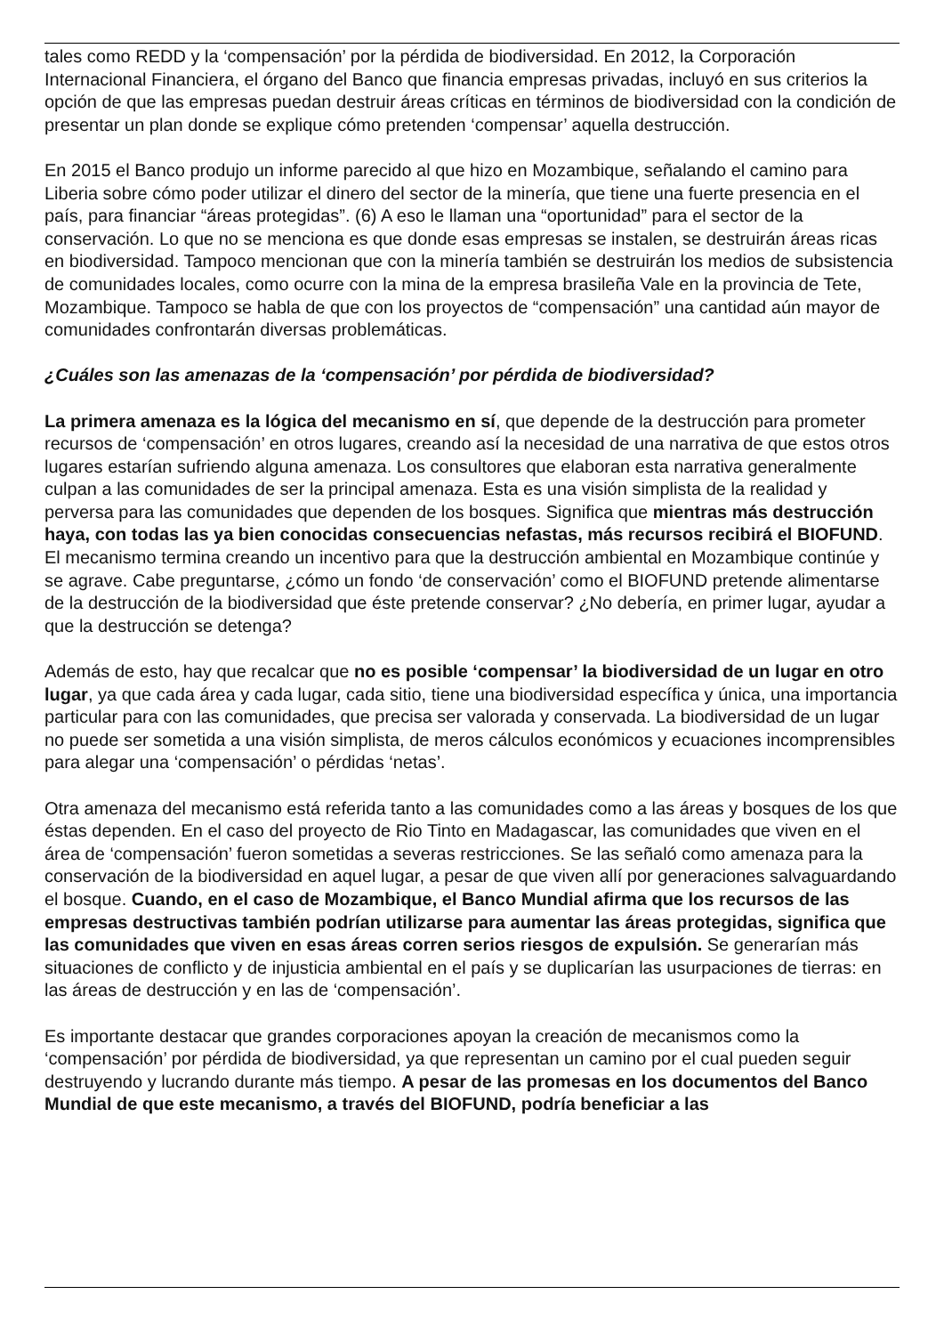tales como REDD y la ‘compensación’ por la pérdida de biodiversidad. En 2012, la Corporación Internacional Financiera, el órgano del Banco que financia empresas privadas, incluyó en sus criterios la opción de que las empresas puedan destruir áreas críticas en términos de biodiversidad con la condición de presentar un plan donde se explique cómo pretenden ‘compensar’ aquella destrucción.
En 2015 el Banco produjo un informe parecido al que hizo en Mozambique, señalando el camino para Liberia sobre cómo poder utilizar el dinero del sector de la minería, que tiene una fuerte presencia en el país, para financiar “áreas protegidas”. (6) A eso le llaman una “oportunidad” para el sector de la conservación. Lo que no se menciona es que donde esas empresas se instalen, se destruirán áreas ricas en biodiversidad. Tampoco mencionan que con la minería también se destruirán los medios de subsistencia de comunidades locales, como ocurre con la mina de la empresa brasileña Vale en la provincia de Tete, Mozambique. Tampoco se habla de que con los proyectos de “compensación” una cantidad aún mayor de comunidades confrontarán diversas problemáticas.
¿Cuáles son las amenazas de la ‘compensación’ por pérdida de biodiversidad?
La primera amenaza es la lógica del mecanismo en sí, que depende de la destrucción para prometer recursos de ‘compensación’ en otros lugares, creando así la necesidad de una narrativa de que estos otros lugares estarían sufriendo alguna amenaza. Los consultores que elaboran esta narrativa generalmente culpan a las comunidades de ser la principal amenaza. Esta es una visión simplista de la realidad y perversa para las comunidades que dependen de los bosques. Significa que mientras más destrucción haya, con todas las ya bien conocidas consecuencias nefastas, más recursos recibirá el BIOFUND. El mecanismo termina creando un incentivo para que la destrucción ambiental en Mozambique continúe y se agrave. Cabe preguntarse, ¿cómo un fondo ‘de conservación’ como el BIOFUND pretende alimentarse de la destrucción de la biodiversidad que éste pretende conservar? ¿No debería, en primer lugar, ayudar a que la destrucción se detenga?
Además de esto, hay que recalcar que no es posible ‘compensar’ la biodiversidad de un lugar en otro lugar, ya que cada área y cada lugar, cada sitio, tiene una biodiversidad específica y única, una importancia particular para con las comunidades, que precisa ser valorada y conservada. La biodiversidad de un lugar no puede ser sometida a una visión simplista, de meros cálculos económicos y ecuaciones incomprensibles para alegar una ‘compensación’ o pérdidas ‘netas’.
Otra amenaza del mecanismo está referida tanto a las comunidades como a las áreas y bosques de los que éstas dependen. En el caso del proyecto de Rio Tinto en Madagascar, las comunidades que viven en el área de ‘compensación’ fueron sometidas a severas restricciones. Se las señaló como amenaza para la conservación de la biodiversidad en aquel lugar, a pesar de que viven allí por generaciones salvaguardando el bosque. Cuando, en el caso de Mozambique, el Banco Mundial afirma que los recursos de las empresas destructivas también podrían utilizarse para aumentar las áreas protegidas, significa que las comunidades que viven en esas áreas corren serios riesgos de expulsión. Se generarían más situaciones de conflicto y de injusticia ambiental en el país y se duplicarían las usurpaciones de tierras: en las áreas de destrucción y en las de ‘compensación’.
Es importante destacar que grandes corporaciones apoyan la creación de mecanismos como la ‘compensación’ por pérdida de biodiversidad, ya que representan un camino por el cual pueden seguir destruyendo y lucrando durante más tiempo. A pesar de las promesas en los documentos del Banco Mundial de que este mecanismo, a través del BIOFUND, podría beneficiar a las